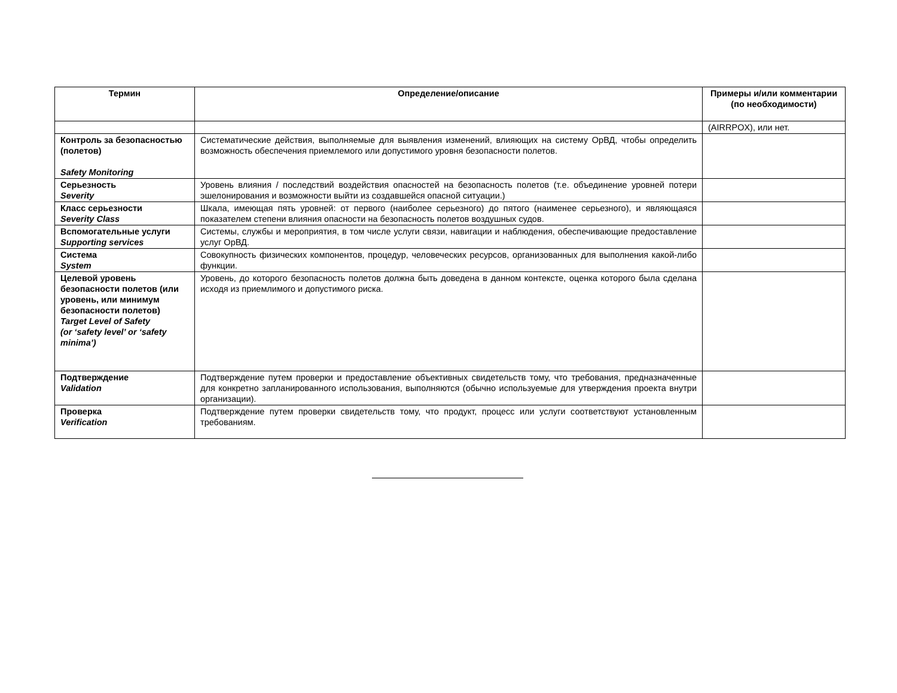| Термин | Определение/описание | Примеры и/или комментарии (по необходимости) |
| --- | --- | --- |
| | | (AIRRPOX), или нет. |
| Контроль за безопасностью (полетов) Safety Monitoring | Систематические действия, выполняемые для выявления изменений, влияющих на систему ОрВД, чтобы определить возможность обеспечения приемлемого или допустимого уровня безопасности полетов. | |
| Серьезность Severity | Уровень влияния / последствий воздействия опасностей на безопасность полетов (т.е. объединение уровней потери эшелонирования и возможности выйти из создавшейся опасной ситуации.) | |
| Класс серьезности Severity Class | Шкала, имеющая пять уровней: от первого (наиболее серьезного) до пятого (наименее серьезного), и являющаяся показателем степени влияния опасности на безопасность полетов воздушных судов. | |
| Вспомогательные услуги Supporting services | Системы, службы и мероприятия, в том числе услуги связи, навигации и наблюдения, обеспечивающие предоставление услуг ОрВД. | |
| Система System | Совокупность физических компонентов, процедур, человеческих ресурсов, организованных для выполнения какой-либо функции. | |
| Целевой уровень безопасности полетов (или уровень, или минимум безопасности полетов) Target Level of Safety (or ‘safety level’ or ‘safety minima’) | Уровень, до которого безопасность полетов должна быть доведена в данном контексте, оценка которого была сделана исходя из приемлимого и допустимого риска. | |
| Подтверждение Validation | Подтверждение путем проверки и предоставление объективных свидетельств тому, что требования, предназначенные для конкретно запланированного использования, выполняются (обычно используемые для утверждения проекта внутри организации). | |
| Проверка Verification | Подтверждение путем проверки свидетельств тому, что продукт, процесс или услуги соответствуют установленным требованиям. | |